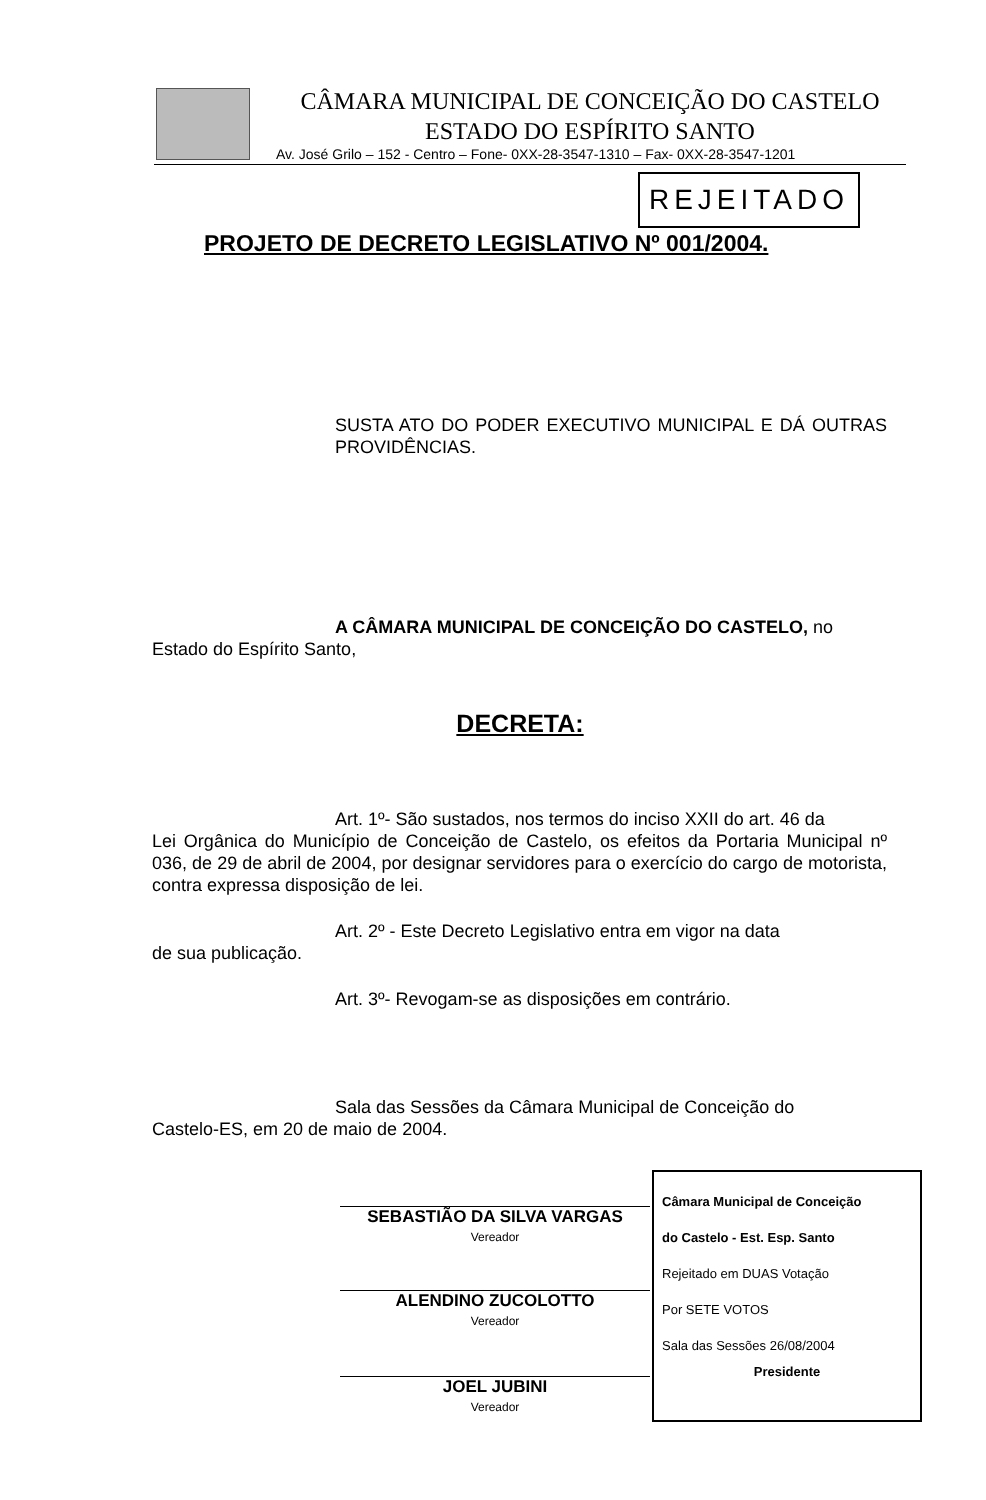CÂMARA MUNICIPAL DE CONCEIÇÃO DO CASTELO
ESTADO DO ESPÍRITO SANTO
Av. José Grilo – 152 - Centro – Fone- 0XX-28-3547-1310 – Fax- 0XX-28-3547-1201
REJEITADO
PROJETO DE DECRETO LEGISLATIVO Nº 001/2004.
SUSTA ATO DO PODER EXECUTIVO MUNICIPAL E DÁ OUTRAS PROVIDÊNCIAS.
A CÂMARA MUNICIPAL DE CONCEIÇÃO DO CASTELO, no
Estado do Espírito Santo,
DECRETA:
Art. 1º- São sustados, nos termos do inciso XXII do art. 46 da
Lei Orgânica do Município de Conceição de Castelo, os efeitos da Portaria Municipal nº 036, de 29 de abril de 2004, por designar servidores para o exercício do cargo de motorista, contra expressa disposição de lei.
Art. 2º - Este Decreto Legislativo entra em vigor na data
de sua publicação.
Art. 3º- Revogam-se as disposições em contrário.
Sala das Sessões da Câmara Municipal de Conceição do
Castelo-ES, em 20 de maio de 2004.
SEBASTIÃO DA SILVA VARGAS
Vereador
ALENDINO ZUCOLOTTO
Vereador
JOEL JUBINI
Vereador
Câmara Municipal de Conceição
do Castelo - Est. Esp. Santo
Rejeitado em DUAS Votação
Por SETE VOTOS
Sala das Sessões 26/08/2004
Presidente